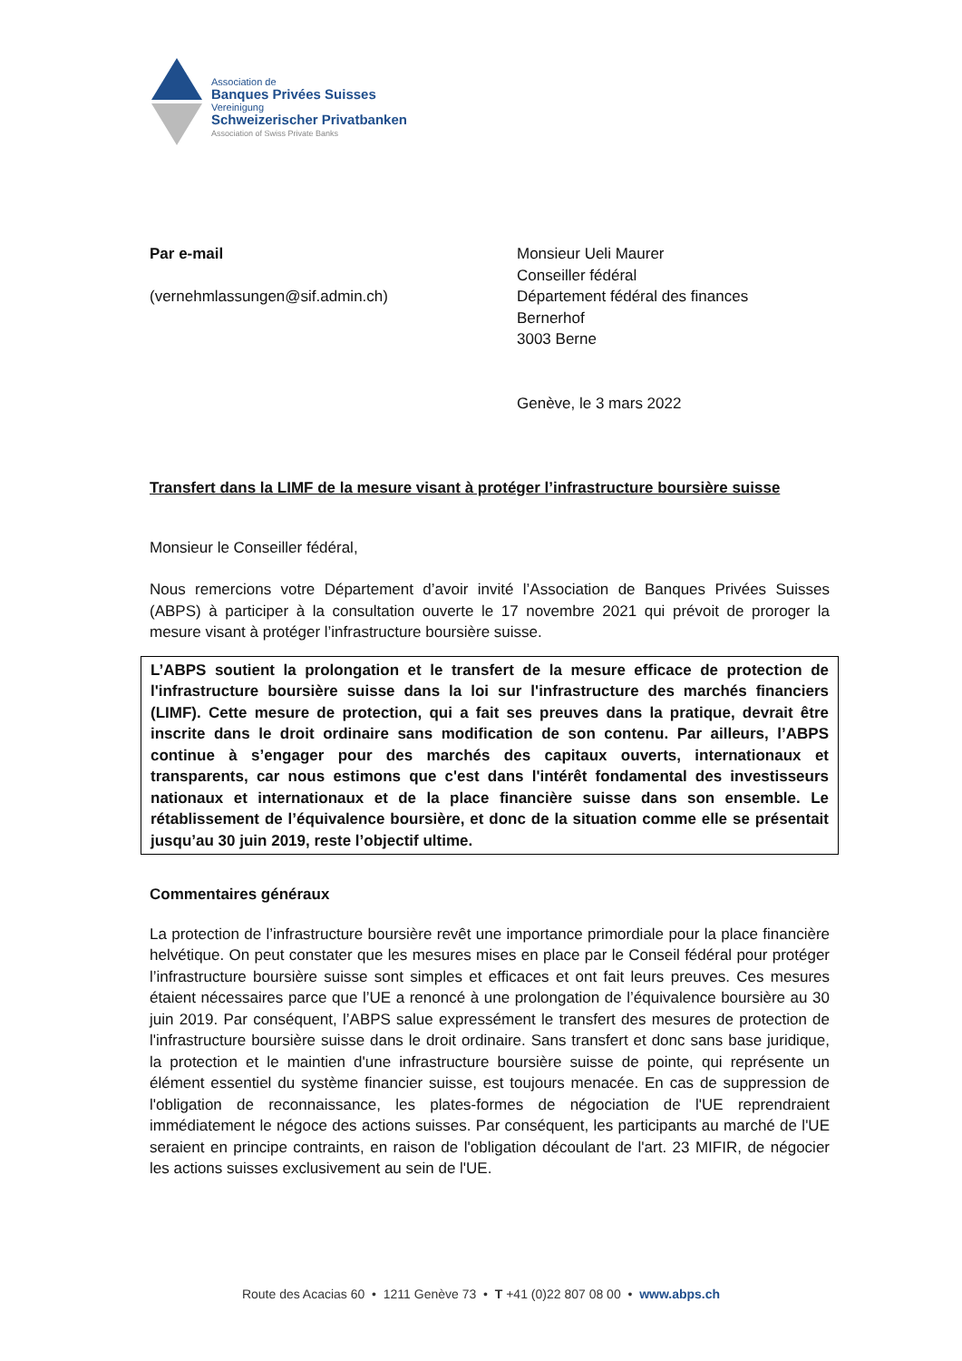Association de
Banques Privées Suisses
Vereinigung
Schweizerischer Privatbanken
Association of Swiss Private Banks
Par e-mail
(vernehmlassungen@sif.admin.ch)
Monsieur Ueli Maurer
Conseiller fédéral
Département fédéral des finances
Bernerhof
3003 Berne
Genève, le 3 mars 2022
Transfert dans la LIMF de la mesure visant à protéger l’infrastructure boursière suisse
Monsieur le Conseiller fédéral,
Nous remercions votre Département d’avoir invité l’Association de Banques Privées Suisses (ABPS) à participer à la consultation ouverte le 17 novembre 2021 qui prévoit de proroger la mesure visant à protéger l’infrastructure boursière suisse.
L’ABPS soutient la prolongation et le transfert de la mesure efficace de protection de l'infrastructure boursière suisse dans la loi sur l'infrastructure des marchés financiers (LIMF). Cette mesure de protection, qui a fait ses preuves dans la pratique, devrait être inscrite dans le droit ordinaire sans modification de son contenu. Par ailleurs, l’ABPS continue à s’engager pour des marchés des capitaux ouverts, internationaux et transparents, car nous estimons que c'est dans l'intérêt fondamental des investisseurs nationaux et internationaux et de la place financière suisse dans son ensemble. Le rétablissement de l’équivalence boursière, et donc de la situation comme elle se présentait jusqu’au 30 juin 2019, reste l’objectif ultime.
Commentaires généraux
La protection de l’infrastructure boursière revêt une importance primordiale pour la place financière helvétique. On peut constater que les mesures mises en place par le Conseil fédéral pour protéger l’infrastructure boursière suisse sont simples et efficaces et ont fait leurs preuves. Ces mesures étaient nécessaires parce que l’UE a renoncé à une prolongation de l’équivalence boursière au 30 juin 2019. Par conséquent, l’ABPS salue expressément le transfert des mesures de protection de l'infrastructure boursière suisse dans le droit ordinaire. Sans transfert et donc sans base juridique, la protection et le maintien d'une infrastructure boursière suisse de pointe, qui représente un élément essentiel du système financier suisse, est toujours menacée. En cas de suppression de l'obligation de reconnaissance, les plates-formes de négociation de l'UE reprendraient immédiatement le négoce des actions suisses. Par conséquent, les participants au marché de l'UE seraient en principe contraints, en raison de l'obligation découlant de l'art. 23 MIFIR, de négocier les actions suisses exclusivement au sein de l'UE.
Route des Acacias 60 • 1211 Genève 73 • T +41 (0)22 807 08 00 • www.abps.ch